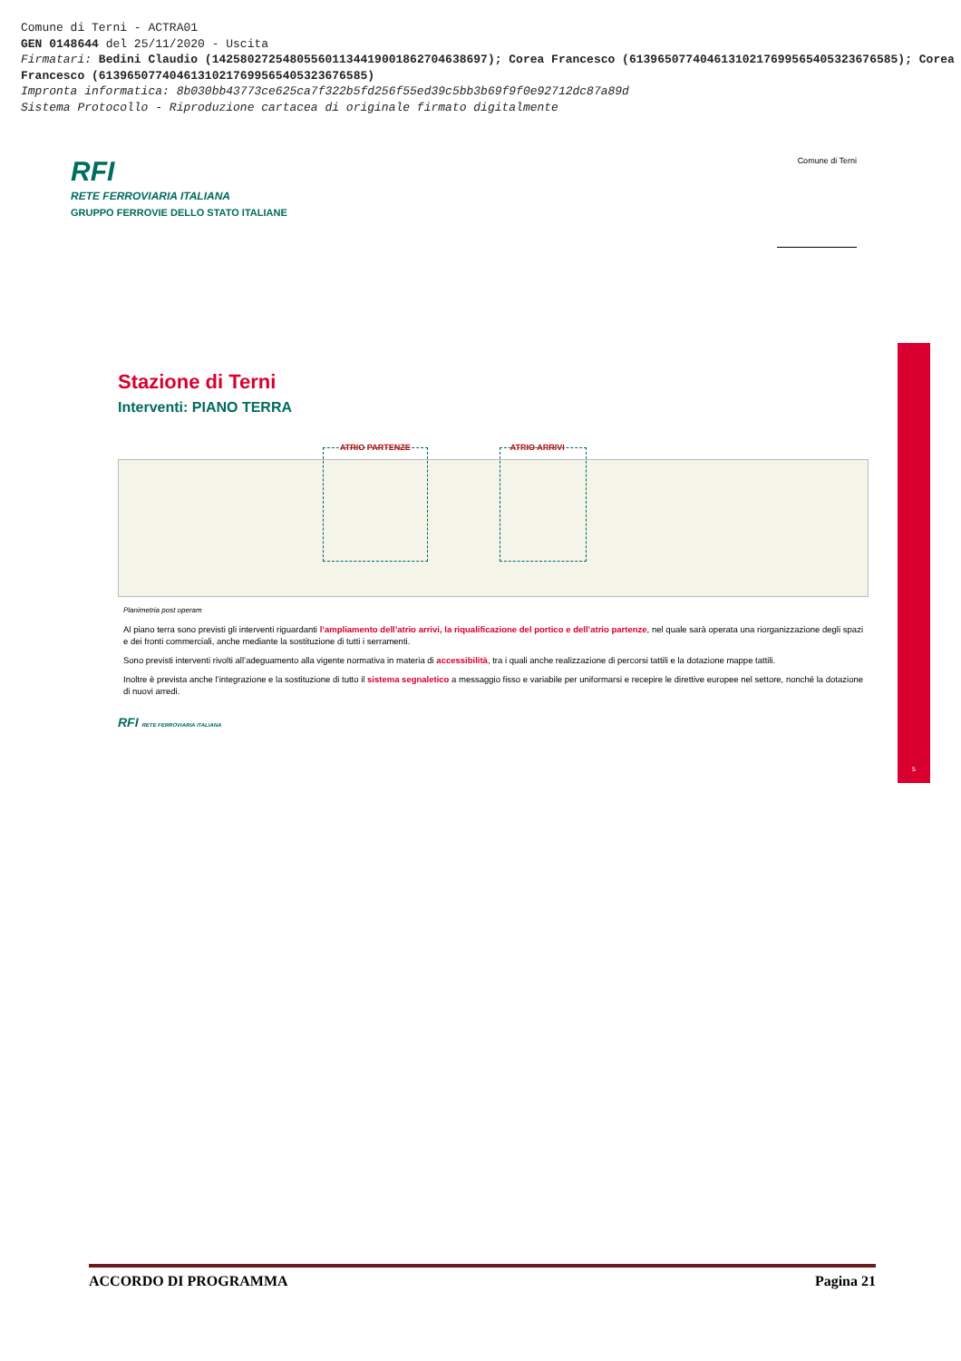Comune di Terni - ACTRA01
GEN 0148644 del 25/11/2020 - Uscita
Firmatari: Bedini Claudio (142580272548055601134419001862704638697); Corea Francesco (61396507740461310217699565405323676585); Corea Francesco (61396507740461310217699565405323676585)
Impronta informatica: 8b030bb43773ce625ca7f322b5fd256f55ed39c5bb3b69f9f0e92712dc87a89d
Sistema Protocollo - Riproduzione cartacea di originale firmato digitalmente
RFI
RETE FERROVIARIA ITALIANA
GRUPPO FERROVIE DELLO STATO ITALIANE
Comune di Terni
Stazione di Terni
Interventi: PIANO TERRA
ATRIO PARTENZE ATRIO ARRIVI
Planimetria post operam
Al piano terra sono previsti gli interventi riguardanti l’ampliamento dell’atrio arrivi, la riqualificazione del portico e dell’atrio partenze, nel quale sarà operata una riorganizzazione degli spazi e dei fronti commerciali, anche mediante la sostituzione di tutti i serramenti.
Sono previsti interventi rivolti all’adeguamento alla vigente normativa in materia di accessibilità, tra i quali anche realizzazione di percorsi tattili e la dotazione mappe tattili.
Inoltre è prevista anche l’integrazione e la sostituzione di tutto il sistema segnaletico a messaggio fisso e variabile per uniformarsi e recepire le direttive europee nel settore, nonché la dotazione di nuovi arredi.
RFI RETE FERROVIARIA ITALIANA
5
ACCORDO DI PROGRAMMA Pagina 21